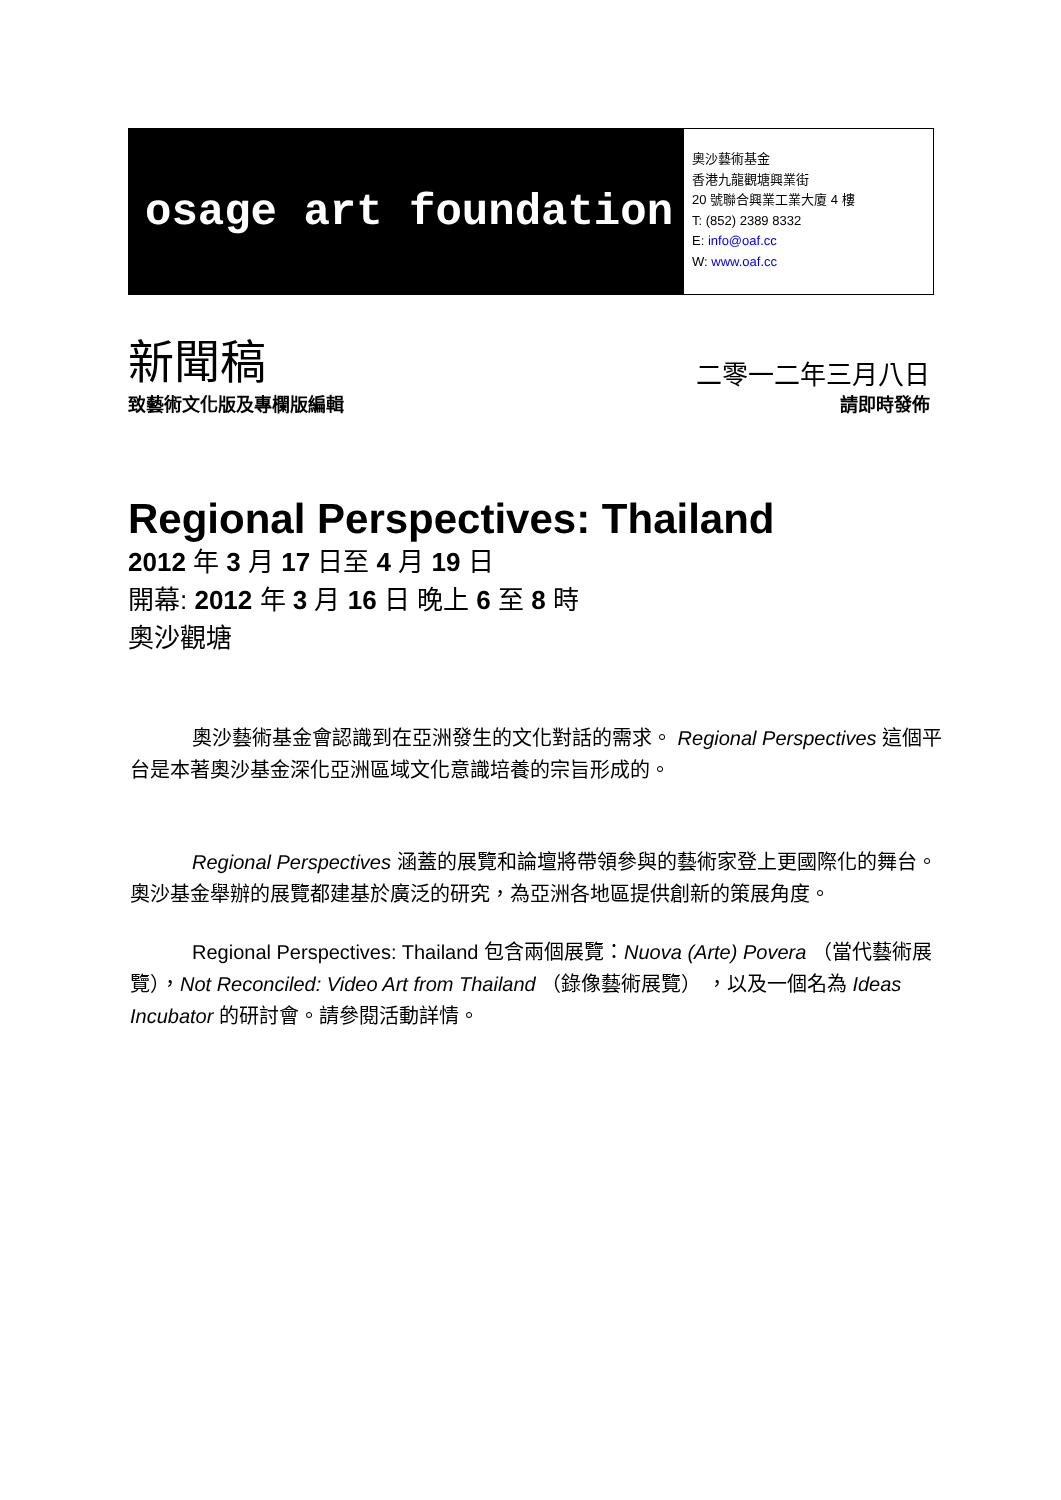osage art foundation
奧沙藝術基金
香港九龍觀塘興業街
20 號聯合興業工業大廈 4 樓
T: (852) 2389 8332
E: info@oaf.cc
W: www.oaf.cc
新聞稿
二零一二年三月八日
致藝術文化版及專欄版編輯 請即時發佈
Regional Perspectives: Thailand
2012 年 3 月 17 日至 4 月 19 日
開幕: 2012 年 3 月 16 日 晚上 6 至 8 時
奧沙觀塘
奧沙藝術基金會認識到在亞洲發生的文化對話的需求。 Regional Perspectives 這個平台是本著奧沙基金深化亞洲區域文化意識培養的宗旨形成的。
Regional Perspectives 涵蓋的展覽和論壇將帶領參與的藝術家登上更國際化的舞台。奧沙基金舉辦的展覽都建基於廣泛的研究，為亞洲各地區提供創新的策展角度。
Regional Perspectives: Thailand 包含兩個展覽：Nuova (Arte) Povera （當代藝術展覽），Not Reconciled: Video Art from Thailand （錄像藝術展覽） ，以及一個名為 Ideas Incubator 的研討會。請參閱活動詳情。